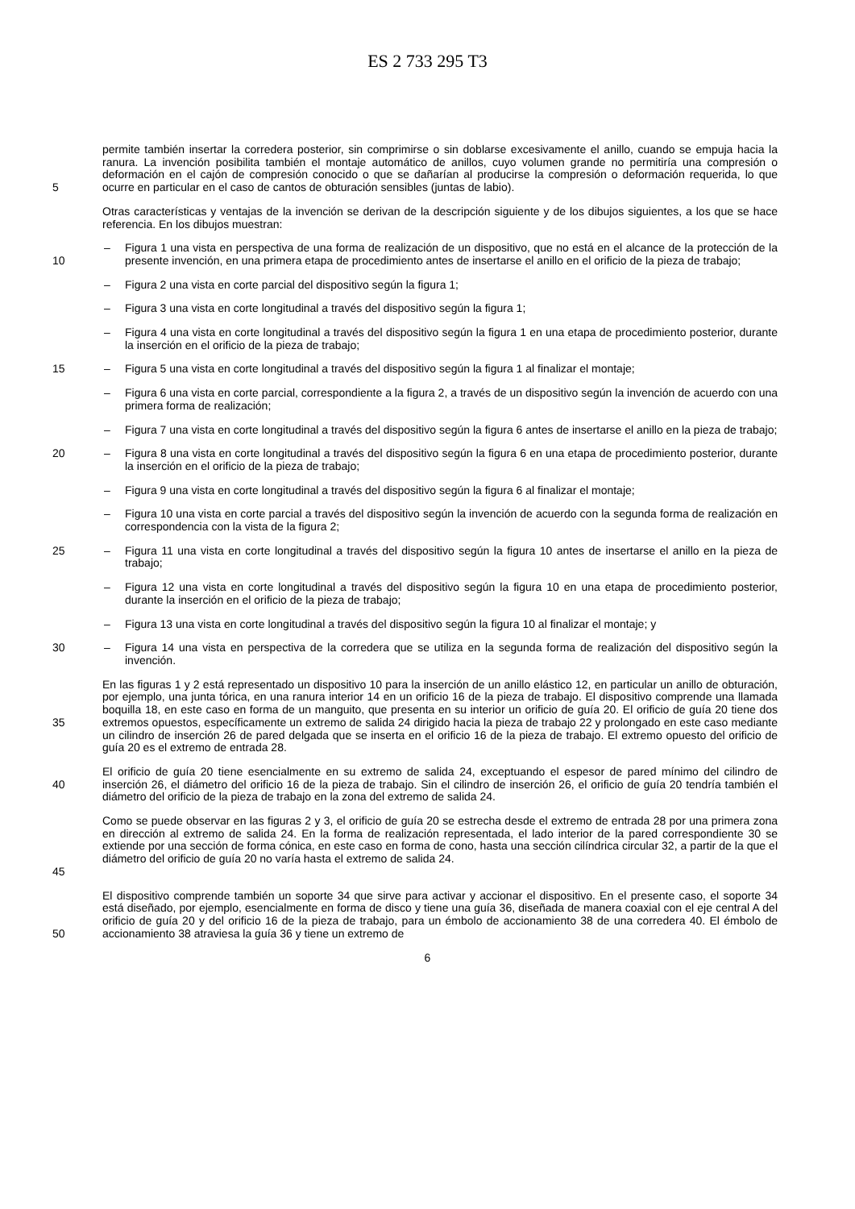ES 2 733 295 T3
5 permite también insertar la corredera posterior, sin comprimirse o sin doblarse excesivamente el anillo, cuando se empuja hacia la ranura. La invención posibilita también el montaje automático de anillos, cuyo volumen grande no permitiría una compresión o deformación en el cajón de compresión conocido o que se dañarían al producirse la compresión o deformación requerida, lo que ocurre en particular en el caso de cantos de obturación sensibles (juntas de labio).
Otras características y ventajas de la invención se derivan de la descripción siguiente y de los dibujos siguientes, a los que se hace referencia. En los dibujos muestran:
10 – Figura 1 una vista en perspectiva de una forma de realización de un dispositivo, que no está en el alcance de la protección de la presente invención, en una primera etapa de procedimiento antes de insertarse el anillo en el orificio de la pieza de trabajo;
– Figura 2 una vista en corte parcial del dispositivo según la figura 1;
– Figura 3 una vista en corte longitudinal a través del dispositivo según la figura 1;
– Figura 4 una vista en corte longitudinal a través del dispositivo según la figura 1 en una etapa de procedimiento posterior, durante la inserción en el orificio de la pieza de trabajo;
15 – Figura 5 una vista en corte longitudinal a través del dispositivo según la figura 1 al finalizar el montaje;
– Figura 6 una vista en corte parcial, correspondiente a la figura 2, a través de un dispositivo según la invención de acuerdo con una primera forma de realización;
– Figura 7 una vista en corte longitudinal a través del dispositivo según la figura 6 antes de insertarse el anillo en la pieza de trabajo;
20 – Figura 8 una vista en corte longitudinal a través del dispositivo según la figura 6 en una etapa de procedimiento posterior, durante la inserción en el orificio de la pieza de trabajo;
– Figura 9 una vista en corte longitudinal a través del dispositivo según la figura 6 al finalizar el montaje;
– Figura 10 una vista en corte parcial a través del dispositivo según la invención de acuerdo con la segunda forma de realización en correspondencia con la vista de la figura 2;
25 – Figura 11 una vista en corte longitudinal a través del dispositivo según la figura 10 antes de insertarse el anillo en la pieza de trabajo;
– Figura 12 una vista en corte longitudinal a través del dispositivo según la figura 10 en una etapa de procedimiento posterior, durante la inserción en el orificio de la pieza de trabajo;
– Figura 13 una vista en corte longitudinal a través del dispositivo según la figura 10 al finalizar el montaje; y
30 – Figura 14 una vista en perspectiva de la corredera que se utiliza en la segunda forma de realización del dispositivo según la invención.
35
En las figuras 1 y 2 está representado un dispositivo 10 para la inserción de un anillo elástico 12, en particular un anillo de obturación, por ejemplo, una junta tórica, en una ranura interior 14 en un orificio 16 de la pieza de trabajo. El dispositivo comprende una llamada boquilla 18, en este caso en forma de un manguito, que presenta en su interior un orificio de guía 20. El orificio de guía 20 tiene dos extremos opuestos, específicamente un extremo de salida 24 dirigido hacia la pieza de trabajo 22 y prolongado en este caso mediante un cilindro de inserción 26 de pared delgada que se inserta en el orificio 16 de la pieza de trabajo. El extremo opuesto del orificio de guía 20 es el extremo de entrada 28.
40
El orificio de guía 20 tiene esencialmente en su extremo de salida 24, exceptuando el espesor de pared mínimo del cilindro de inserción 26, el diámetro del orificio 16 de la pieza de trabajo. Sin el cilindro de inserción 26, el orificio de guía 20 tendría también el diámetro del orificio de la pieza de trabajo en la zona del extremo de salida 24.
45
Como se puede observar en las figuras 2 y 3, el orificio de guía 20 se estrecha desde el extremo de entrada 28 por una primera zona en dirección al extremo de salida 24. En la forma de realización representada, el lado interior de la pared correspondiente 30 se extiende por una sección de forma cónica, en este caso en forma de cono, hasta una sección cilíndrica circular 32, a partir de la que el diámetro del orificio de guía 20 no varía hasta el extremo de salida 24.
50 El dispositivo comprende también un soporte 34 que sirve para activar y accionar el dispositivo. En el presente caso, el soporte 34 está diseñado, por ejemplo, esencialmente en forma de disco y tiene una guía 36, diseñada de manera coaxial con el eje central A del orificio de guía 20 y del orificio 16 de la pieza de trabajo, para un émbolo de accionamiento 38 de una corredera 40. El émbolo de accionamiento 38 atraviesa la guía 36 y tiene un extremo de
6